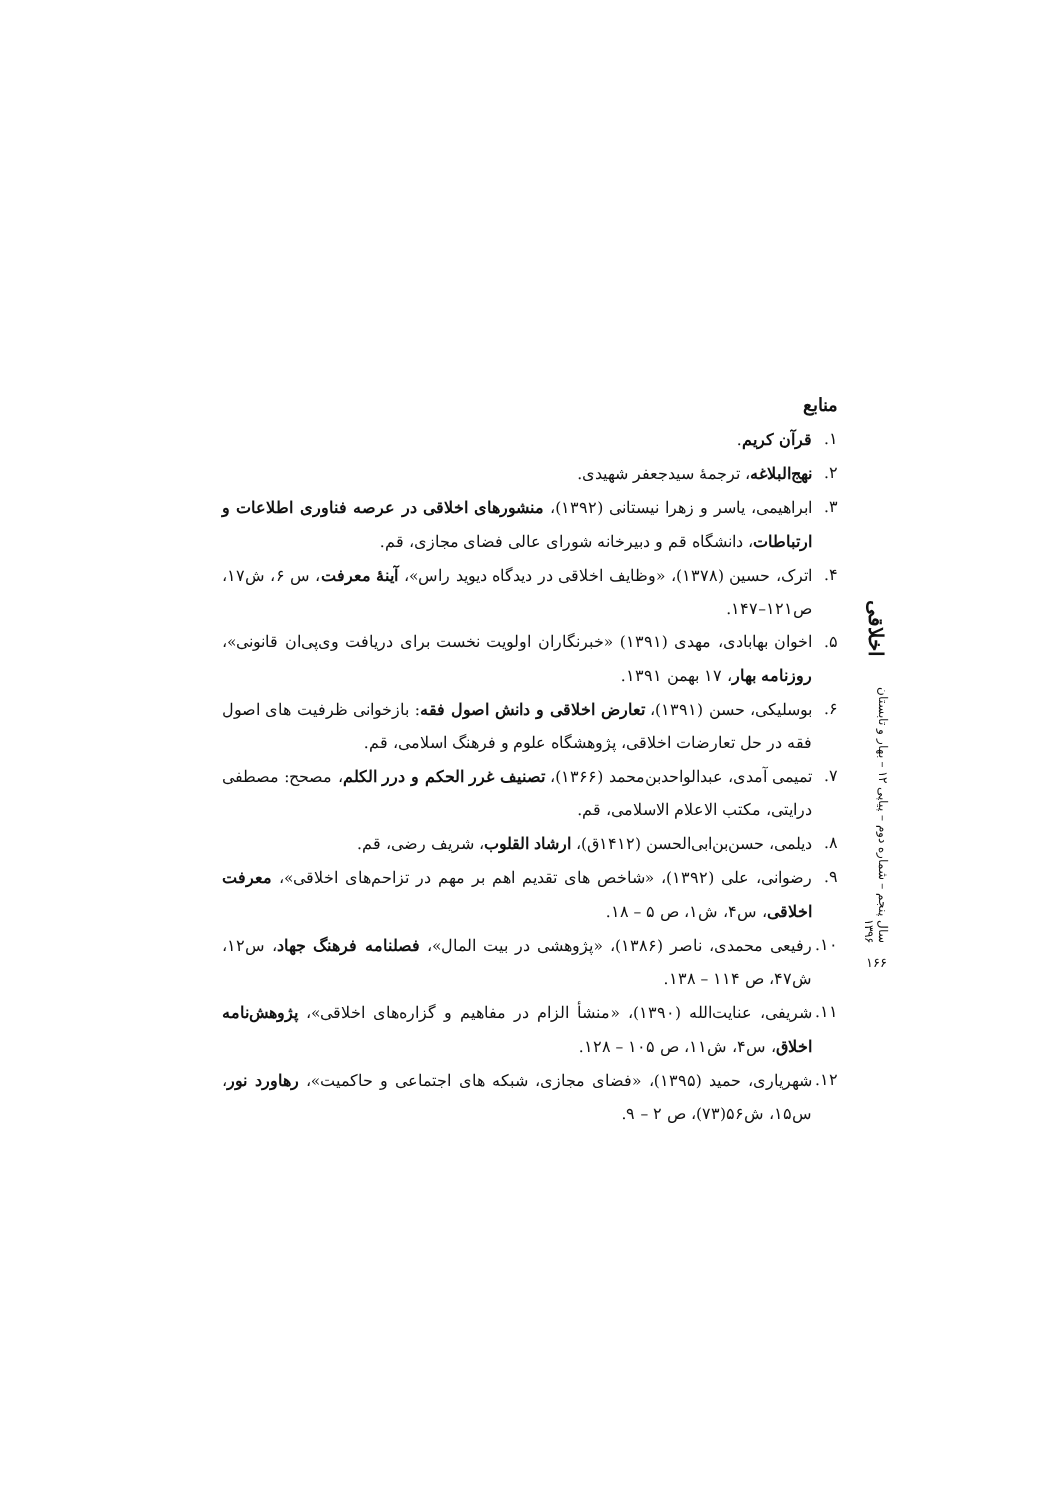منابع
۱. قرآن کریم.
۲. نهج‌البلاغه، ترجمۀ سیدجعفر شهیدی.
۳. ابراهیمی، یاسر و زهرا نیستانی (۱۳۹۲)، منشورهای اخلاقی در عرصه فناوری اطلاعات و ارتباطات، دانشگاه قم و دبیرخانه شورای عالی فضای مجازی، قم.
۴. اترک، حسین (۱۳۷۸)، «وظایف اخلاقی در دیدگاه دیوید راس»، آینۀ معرفت، س ۶، ش۱۷، ص۱۲۱–۱۴۷.
۵. اخوان بهابادی، مهدی (۱۳۹۱) «خبرنگاران اولویت نخست برای دریافت وی‌پی‌ان قانونی»، روزنامه بهار، ۱۷ بهمن ۱۳۹۱.
۶. بوسلیکی، حسن (۱۳۹۱)، تعارض اخلاقی و دانش اصول فقه: بازخوانی ظرفیت های اصول فقه در حل تعارضات اخلاقی، پژوهشگاه علوم و فرهنگ اسلامی، قم.
۷. تمیمی آمدی، عبدالواحدبن‌محمد (۱۳۶۶)، تصنیف غرر الحکم و درر الکلم، مصحح: مصطفی درایتی، مکتب الاعلام الاسلامی، قم.
۸. دیلمی، حسن‌بن‌ابی‌الحسن (۱۴۱۲ق)، ارشاد القلوب، شریف رضی، قم.
۹. رضوانی، علی (۱۳۹۲)، «شاخص های تقدیم اهم بر مهم در تزاحم‌های اخلاقی»، معرفت اخلاقی، س۴، ش۱، ص ۵ – ۱۸.
۱۰. رفیعی محمدی، ناصر (۱۳۸۶)، «پژوهشی در بیت المال»، فصلنامه فرهنگ جهاد، س۱۲، ش۴۷، ص ۱۱۴ – ۱۳۸.
۱۱. شریفی، عنایت‌الله (۱۳۹۰)، «منشأ الزام در مفاهیم و گزاره‌های اخلاقی»، پژوهش‌نامه اخلاق، س۴، ش۱۱، ص ۱۰۵ – ۱۲۸.
۱۲. شهریاری، حمید (۱۳۹۵)، «فضای مجازی، شبکه های اجتماعی و حاکمیت»، رهاورد نور، س۱۵، ش۵۶(۷۳)، ص ۲ – ۹.
اخلاقی
سال پنجم – شماره دوم – پیاپی ۱۲ – بهار و تابستان ۱۳۹۶
۱۶۶